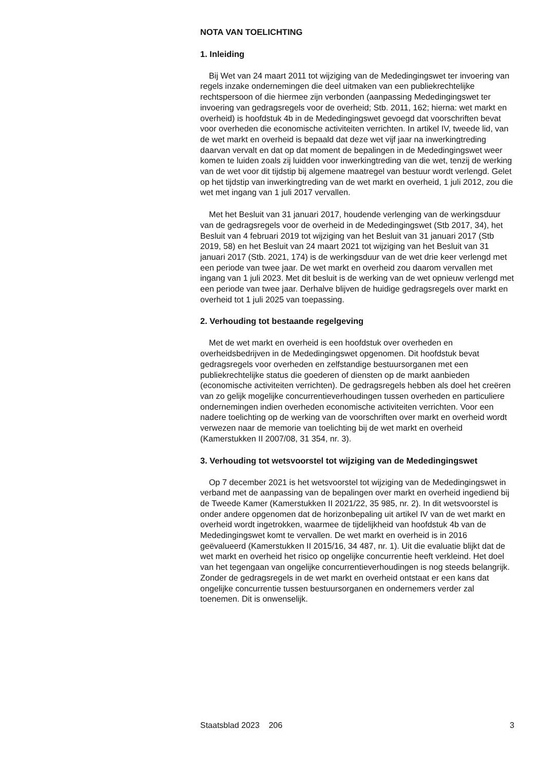NOTA VAN TOELICHTING
1. Inleiding
Bij Wet van 24 maart 2011 tot wijziging van de Mededingingswet ter invoering van regels inzake ondernemingen die deel uitmaken van een publiekrechtelijke rechtspersoon of die hiermee zijn verbonden (aanpassing Mededingingswet ter invoering van gedragsregels voor de overheid; Stb. 2011, 162; hierna: wet markt en overheid) is hoofdstuk 4b in de Mededingingswet gevoegd dat voorschriften bevat voor overheden die economische activiteiten verrichten. In artikel IV, tweede lid, van de wet markt en overheid is bepaald dat deze wet vijf jaar na inwerkingtreding daarvan vervalt en dat op dat moment de bepalingen in de Mededingingswet weer komen te luiden zoals zij luidden voor inwerkingtreding van die wet, tenzij de werking van de wet voor dit tijdstip bij algemene maatregel van bestuur wordt verlengd. Gelet op het tijdstip van inwerkingtreding van de wet markt en overheid, 1 juli 2012, zou die wet met ingang van 1 juli 2017 vervallen.
Met het Besluit van 31 januari 2017, houdende verlenging van de werkingsduur van de gedragsregels voor de overheid in de Mededingingswet (Stb 2017, 34), het Besluit van 4 februari 2019 tot wijziging van het Besluit van 31 januari 2017 (Stb 2019, 58) en het Besluit van 24 maart 2021 tot wijziging van het Besluit van 31 januari 2017 (Stb. 2021, 174) is de werkingsduur van de wet drie keer verlengd met een periode van twee jaar. De wet markt en overheid zou daarom vervallen met ingang van 1 juli 2023. Met dit besluit is de werking van de wet opnieuw verlengd met een periode van twee jaar. Derhalve blijven de huidige gedragsregels over markt en overheid tot 1 juli 2025 van toepassing.
2. Verhouding tot bestaande regelgeving
Met de wet markt en overheid is een hoofdstuk over overheden en overheidsbedrijven in de Mededingingswet opgenomen. Dit hoofdstuk bevat gedragsregels voor overheden en zelfstandige bestuursorganen met een publiekrechtelijke status die goederen of diensten op de markt aanbieden (economische activiteiten verrichten). De gedragsregels hebben als doel het creëren van zo gelijk mogelijke concurrentieverhoudingen tussen overheden en particuliere ondernemingen indien overheden economische activiteiten verrichten. Voor een nadere toelichting op de werking van de voorschriften over markt en overheid wordt verwezen naar de memorie van toelichting bij de wet markt en overheid (Kamerstukken II 2007/08, 31 354, nr. 3).
3. Verhouding tot wetsvoorstel tot wijziging van de Mededingingswet
Op 7 december 2021 is het wetsvoorstel tot wijziging van de Mededingingswet in verband met de aanpassing van de bepalingen over markt en overheid ingediend bij de Tweede Kamer (Kamerstukken II 2021/22, 35 985, nr. 2). In dit wetsvoorstel is onder andere opgenomen dat de horizonbepaling uit artikel IV van de wet markt en overheid wordt ingetrokken, waarmee de tijdelijkheid van hoofdstuk 4b van de Mededingingswet komt te vervallen. De wet markt en overheid is in 2016 geëvalueerd (Kamerstukken II 2015/16, 34 487, nr. 1). Uit die evaluatie blijkt dat de wet markt en overheid het risico op ongelijke concurrentie heeft verkleind. Het doel van het tegengaan van ongelijke concurrentieverhoudingen is nog steeds belangrijk. Zonder de gedragsregels in de wet markt en overheid ontstaat er een kans dat ongelijke concurrentie tussen bestuursorganen en ondernemers verder zal toenemen. Dit is onwenselijk.
Staatsblad 2023 206 3